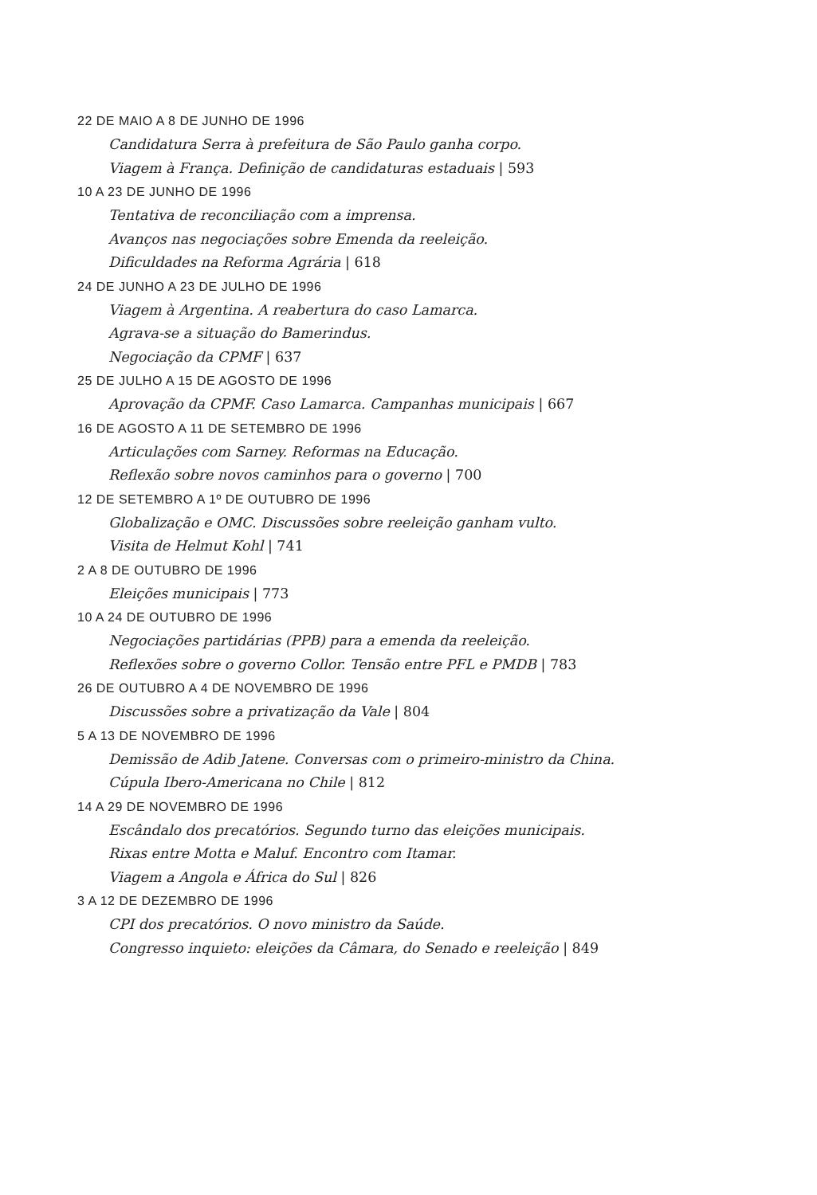22 DE MAIO A 8 DE JUNHO DE 1996
Candidatura Serra à prefeitura de São Paulo ganha corpo.
Viagem à França. Definição de candidaturas estaduais | 593
10 A 23 DE JUNHO DE 1996
Tentativa de reconciliação com a imprensa.
Avanços nas negociações sobre Emenda da reeleição.
Dificuldades na Reforma Agrária | 618
24 DE JUNHO A 23 DE JULHO DE 1996
Viagem à Argentina. A reabertura do caso Lamarca.
Agrava-se a situação do Bamerindus.
Negociação da CPMF | 637
25 DE JULHO A 15 DE AGOSTO DE 1996
Aprovação da CPMF. Caso Lamarca. Campanhas municipais | 667
16 DE AGOSTO A 11 DE SETEMBRO DE 1996
Articulações com Sarney. Reformas na Educação.
Reflexão sobre novos caminhos para o governo | 700
12 DE SETEMBRO A 1º DE OUTUBRO DE 1996
Globalização e OMC. Discussões sobre reeleição ganham vulto.
Visita de Helmut Kohl | 741
2 A 8 DE OUTUBRO DE 1996
Eleições municipais | 773
10 A 24 DE OUTUBRO DE 1996
Negociações partidárias (PPB) para a emenda da reeleição.
Reflexões sobre o governo Collor. Tensão entre PFL e PMDB | 783
26 DE OUTUBRO A 4 DE NOVEMBRO DE 1996
Discussões sobre a privatização da Vale | 804
5 A 13 DE NOVEMBRO DE 1996
Demissão de Adib Jatene. Conversas com o primeiro-ministro da China.
Cúpula Ibero-Americana no Chile | 812
14 A 29 DE NOVEMBRO DE 1996
Escândalo dos precatórios. Segundo turno das eleições municipais.
Rixas entre Motta e Maluf. Encontro com Itamar.
Viagem a Angola e África do Sul | 826
3 A 12 DE DEZEMBRO DE 1996
CPI dos precatórios. O novo ministro da Saúde.
Congresso inquieto: eleições da Câmara, do Senado e reeleição | 849